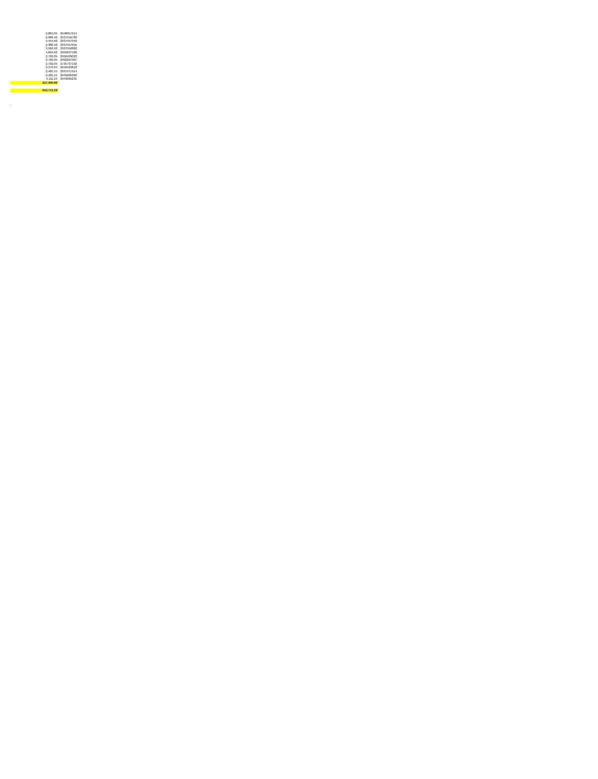| 2,804.05 | 2948057214 |
| 2,988.40 | 2937556780 |
| 4,454.60 | 2937557949 |
| 2,988.40 | 2937557655 |
| 3,566.92 | 2937556802 |
| 4,604.60 | 2994637186 |
| 2,702.05 | 2950429023 |
| 2,702.05 | 2992207907 |
| 2,702.05 | 2735737192 |
| 3,379.04 | 2949423818 |
| 2,405.55 | 2937557914 |
| 2,405.55 | 2949285202 |
| 4,111.24 | 2943065235 |
| 227,300.86 | |
| 643,712.29 | |
: